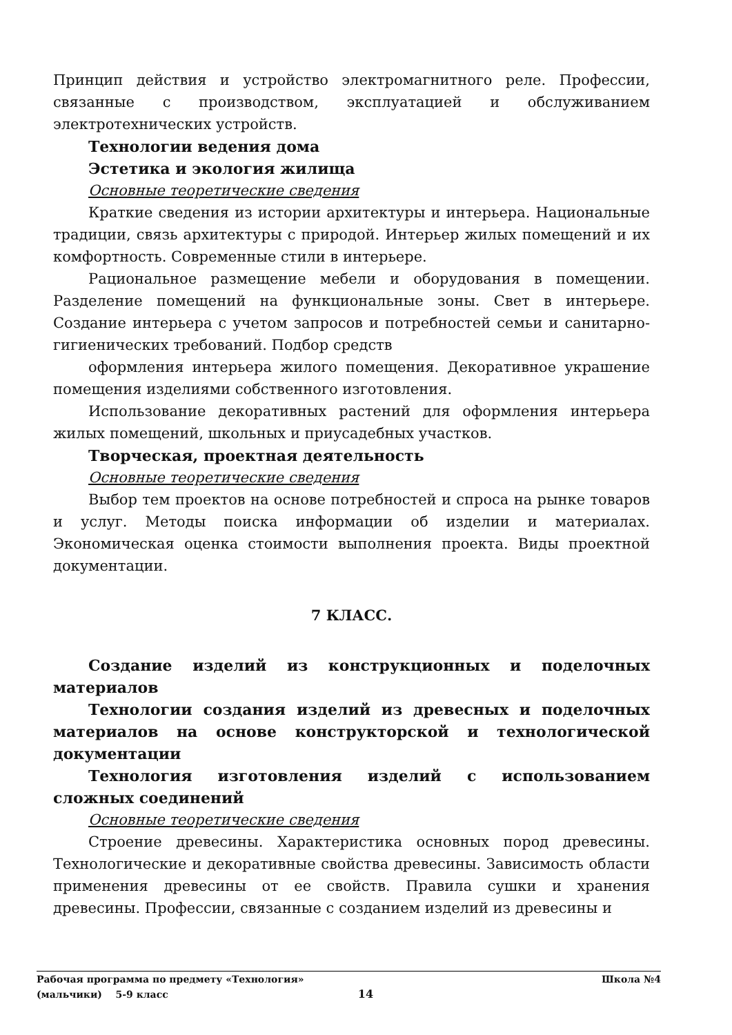Принцип действия и устройство электромагнитного реле. Профессии, связанные с производством, эксплуатацией и обслуживанием электротехнических устройств.
Технологии ведения дома
Эстетика и экология жилища
Основные теоретические сведения
Краткие сведения из истории архитектуры и интерьера. Национальные традиции, связь архитектуры с природой. Интерьер жилых помещений и их комфортность. Современные стили в интерьере.
Рациональное размещение мебели и оборудования в помещении. Разделение помещений на функциональные зоны. Свет в интерьере. Создание интерьера с учетом запросов и потребностей семьи и санитарно-гигиенических требований. Подбор средств
оформления интерьера жилого помещения. Декоративное украшение помещения изделиями собственного изготовления.
Использование декоративных растений для оформления интерьера жилых помещений, школьных и приусадебных участков.
Творческая, проектная деятельность
Основные теоретические сведения
Выбор тем проектов на основе потребностей и спроса на рынке товаров и услуг. Методы поиска информации об изделии и материалах. Экономическая оценка стоимости выполнения проекта. Виды проектной документации.
7 КЛАСС.
Создание изделий из конструкционных и поделочных материалов
Технологии создания изделий из древесных и поделочных материалов на основе конструкторской и технологической документации
Технология изготовления изделий с использованием сложных соединений
Основные теоретические сведения
Строение древесины. Характеристика основных пород древесины. Технологические и декоративные свойства древесины. Зависимость области применения древесины от ее свойств. Правила сушки и хранения древесины. Профессии, связанные с созданием изделий из древесины и
Рабочая программа по предмету «Технология» Школа №4
(мальчики) 5-9 класс 14